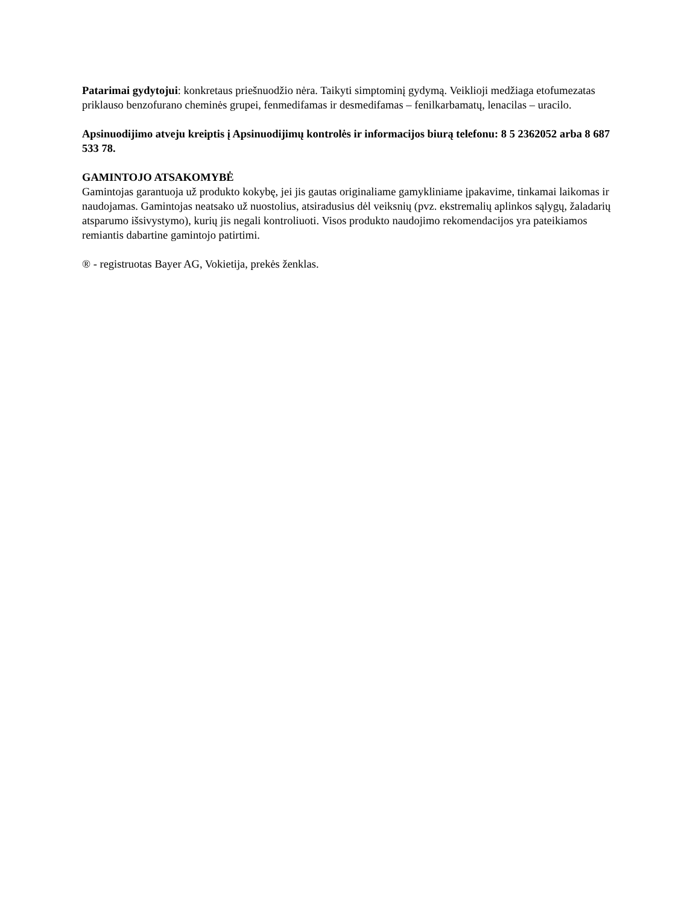Patarimai gydytojui: konkretaus priešnuodžio nėra. Taikyti simptominį gydymą. Veiklioji medžiaga etofumezatas priklauso benzofurano cheminės grupei, fenmedifamas ir desmedifamas – fenilkarbamatų, lenacilas – uracilo.
Apsinuodijimo atveju kreiptis į Apsinuodijimų kontrolės ir informacijos biurą telefonu: 8 5 2362052 arba 8 687 533 78.
GAMINTOJO ATSAKOMYBĖ
Gamintojas garantuoja už produkto kokybę, jei jis gautas originaliame gamykliniame įpakavime, tinkamai laikomas ir naudojamas. Gamintojas neatsako už nuostolius, atsiradusius dėl veiksnių (pvz. ekstremalių aplinkos sąlygų, žaladarių atsparumo išsivystymo), kurių jis negali kontroliuoti. Visos produkto naudojimo rekomendacijos yra pateikiamos remiantis dabartine gamintojo patirtimi.
® - registruotas Bayer AG, Vokietija, prekės ženklas.